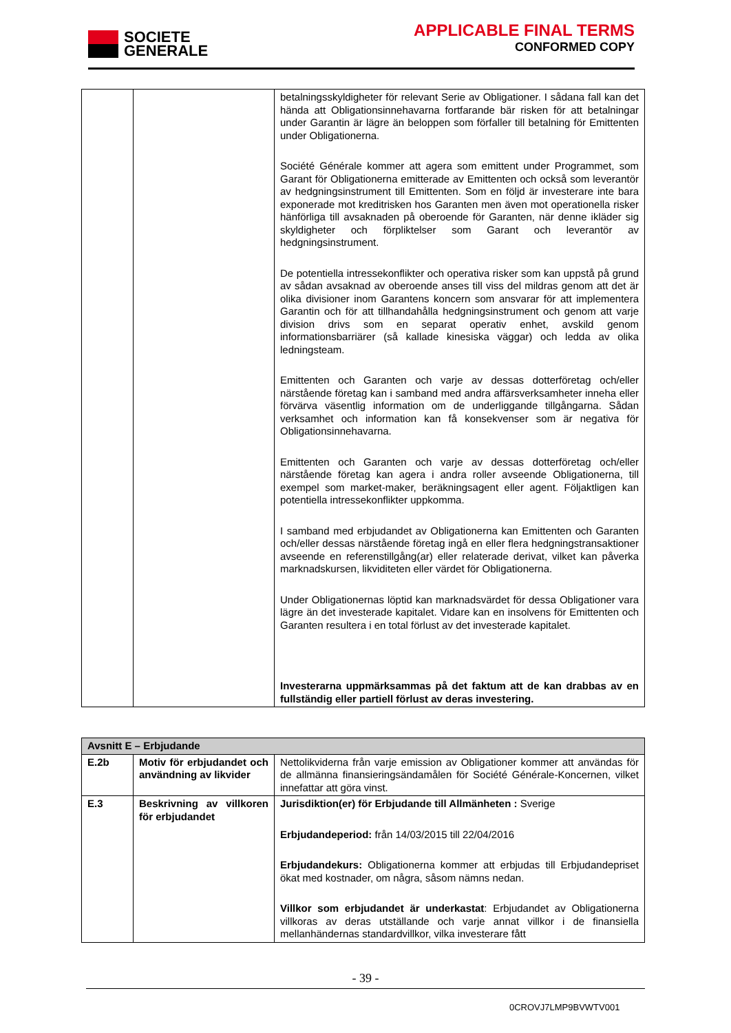SOCIETE
GENERALE
APPLICABLE FINAL TERMS
CONFORMED COPY
| | | betalningsskyldigheter för relevant Serie av Obligationer. I sådana fall kan det hända att Obligationsinnehavarna fortfarande bär risken för att betalningar under Garantin är lägre än beloppen som förfaller till betalning för Emittenten under Obligationerna. Société Générale kommer att agera som emittent under Programmet, som Garant för Obligationerna emitterade av Emittenten och också som leverantör av hedgningsinstrument till Emittenten. Som en följd är investerare inte bara exponerade mot kreditrisken hos Garanten men även mot operationella risker hänförliga till avsaknaden på oberoende för Garanten, när denne ikläder sig skyldigheter och förpliktelser som Garant och leverantör av hedgningsinstrument. De potentiella intressekonflikter och operativa risker som kan uppstå på grund av sådan avsaknad av oberoende anses till viss del mildras genom att det är olika divisioner inom Garantens koncern som ansvarar för att implementera Garantin och för att tillhandahålla hedgningsinstrument och genom att varje division drivs som en separat operativ enhet, avskild genom informationsbarriärer (så kallade kinesiska väggar) och ledda av olika ledningsteam. Emittenten och Garanten och varje av dessas dotterföretag och/eller närstående företag kan i samband med andra affärsverksamheter inneha eller förvärva väsentlig information om de underliggande tillgångarna. Sådan verksamhet och information kan få konsekvenser som är negativa för Obligationsinnehavarna. Emittenten och Garanten och varje av dessas dotterföretag och/eller närstående företag kan agera i andra roller avseende Obligationerna, till exempel som market-maker, beräkningsagent eller agent. Följaktligen kan potentiella intressekonflikter uppkomma. I samband med erbjudandet av Obligationerna kan Emittenten och Garanten och/eller dessas närstående företag ingå en eller flera hedgningstransaktioner avseende en referenstillgång(ar) eller relaterade derivat, vilket kan påverka marknadskursen, likviditeten eller värdet för Obligationerna. Under Obligationernas löptid kan marknadsvärdet för dessa Obligationer vara lägre än det investerade kapitalet. Vidare kan en insolvens för Emittenten och Garanten resultera i en total förlust av det investerade kapitalet. Investerarna uppmärksammas på det faktum att de kan drabbas av en fullständig eller partiell förlust av deras investering. |
| Avsnitt E – Erbjudande | | |
| --- | --- | --- |
| E.2b | Motiv för erbjudandet och användning av likvider | Nettolikviderna från varje emission av Obligationer kommer att användas för de allmänna finansieringsändamålen för Société Générale-Koncernen, vilket innefattar att göra vinst. |
| E.3 | Beskrivning av villkoren för erbjudandet | Jurisdiktion(er) för Erbjudande till Allmänheten : Sverige Erbjudandeperiod: från 14/03/2015 till 22/04/2016 Erbjudandekurs: Obligationerna kommer att erbjudas till Erbjudandepriset ökat med kostnader, om några, såsom nämns nedan. Villkor som erbjudandet är underkastat : Erbjudandet av Obligationerna villkoras av deras utställande och varje annat villkor i de finansiella mellanhändernas standardvillkor, vilka investerare fått |
- 39 -
0CROVJ7LMP9BVWTV001